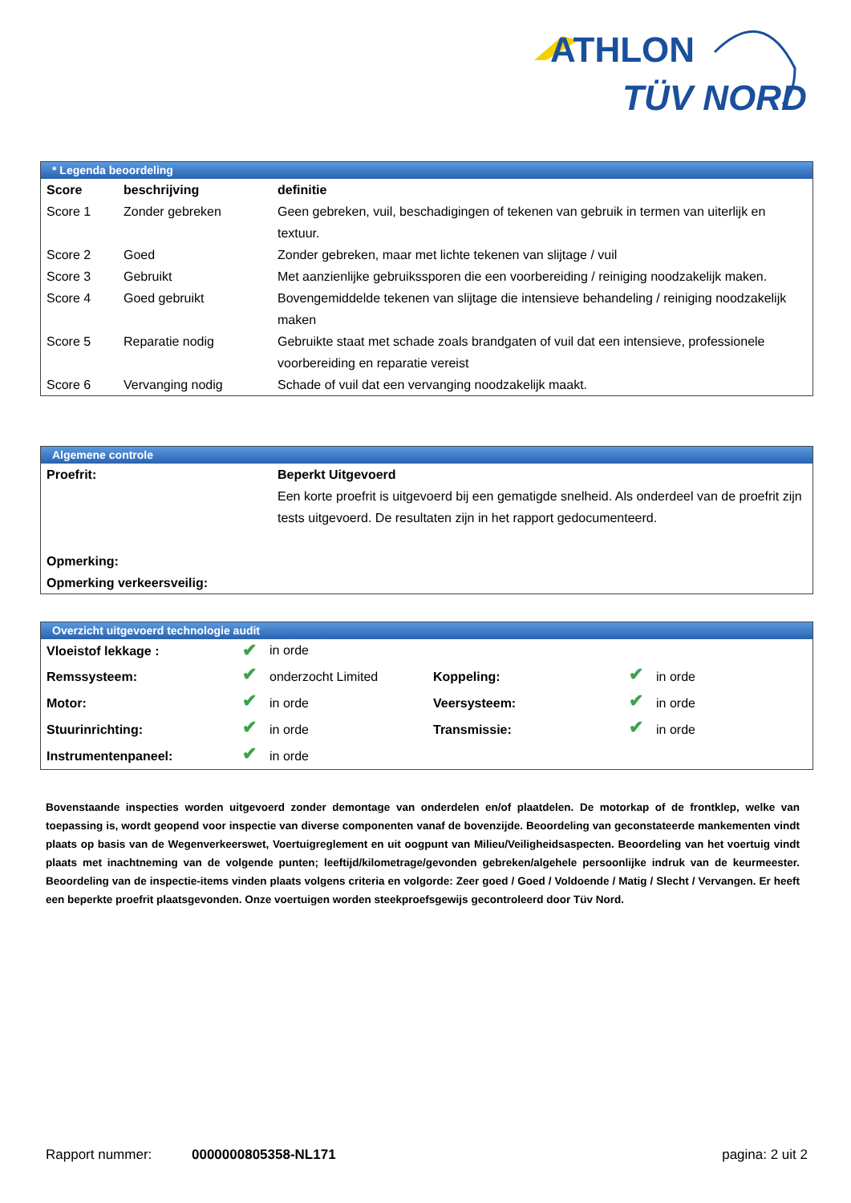ATHLON
TÜV NORD
* Legenda beoordeling
| Score | beschrijving | definitie |
| --- | --- | --- |
| Score 1 | Zonder gebreken | Geen gebreken, vuil, beschadigingen of tekenen van gebruik in termen van uiterlijk en textuur. |
| Score 2 | Goed | Zonder gebreken, maar met lichte tekenen van slijtage / vuil |
| Score 3 | Gebruikt | Met aanzienlijke gebruikssporen die een voorbereiding / reiniging noodzakelijk maken. |
| Score 4 | Goed gebruikt | Bovengemiddelde tekenen van slijtage die intensieve behandeling / reiniging noodzakelijk maken |
| Score 5 | Reparatie nodig | Gebruikte staat met schade zoals brandgaten of vuil dat een intensieve, professionele voorbereiding en reparatie vereist |
| Score 6 | Vervanging nodig | Schade of vuil dat een vervanging noodzakelijk maakt. |
Algemene controle
| Proefrit: | Beperkt Uitgevoerd Een korte proefrit is uitgevoerd bij een gematigde snelheid. Als onderdeel van de proefrit zijn tests uitgevoerd. De resultaten zijn in het rapport gedocumenteerd. |
| Opmerking: | |
| Opmerking verkeersveilig: | |
Overzicht uitgevoerd technologie audit
| Vloeistof lekkage : | ✔ | in orde | | | |
| Remssysteem: | ✔ | onderzocht Limited | Koppeling: | ✔ | in orde |
| Motor: | ✔ | in orde | Veersysteem: | ✔ | in orde |
| Stuurinrichting: | ✔ | in orde | Transmissie: | ✔ | in orde |
| Instrumentenpaneel: | ✔ | in orde | | | |
Bovenstaande inspecties worden uitgevoerd zonder demontage van onderdelen en/of plaatdelen. De motorkap of de frontklep, welke van toepassing is, wordt geopend voor inspectie van diverse componenten vanaf de bovenzijde. Beoordeling van geconstateerde mankementen vindt plaats op basis van de Wegenverkeerswet, Voertuigreglement en uit oogpunt van Milieu/Veiligheidsaspecten. Beoordeling van het voertuig vindt plaats met inachtneming van de volgende punten; leeftijd/kilometrage/gevonden gebreken/algehele persoonlijke indruk van de keurmeester. Beoordeling van de inspectie-items vinden plaats volgens criteria en volgorde: Zeer goed / Goed / Voldoende / Matig / Slecht / Vervangen. Er heeft een beperkte proefrit plaatsgevonden. Onze voertuigen worden steekproefsgewijs gecontroleerd door Tüv Nord.
Rapport nummer: 0000000805358-NL171 pagina: 2 uit 2